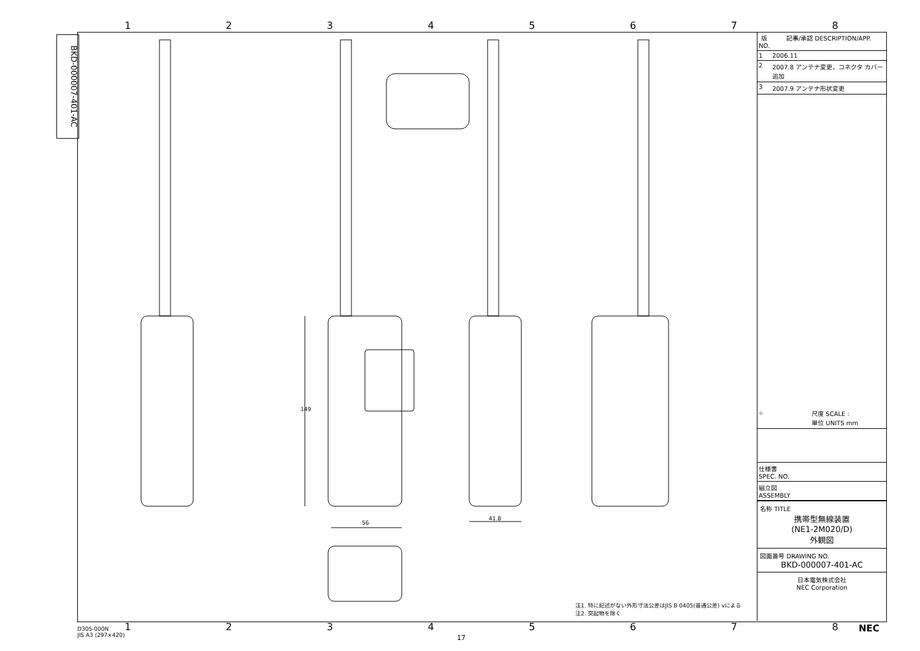12345678
BKD-000007-401-AC
149
56
41.8
| 版 NO. | 記事/承認 DESCRIPTION/APP. |
| --- | --- |
| 1 | 2006.11 |
| 2 | 2007.8 アンテナ変更，コネクタ カバー追加 |
| 3 | 2007.9 アンテナ形状変更 |
| ⌖ | 尺度 SCALE : 単位 UNITS mm |
| 仕様書 SPEC. NO. | |
| 組立図 ASSEMBLY | |
名称 TITLE
携帯型無線装置
(NE1-2M020/D)
外観図
図面番号 DRAWING NO.
BKD-000007-401-AC
日本電気株式会社
NEC Corporation
注1. 特に記述がない外形寸法公差はJIS B 0405(普通公差) vによる
注2. 突起物を除く
12345678
D305-000N
JIS A3 (297×420)
17
NEC